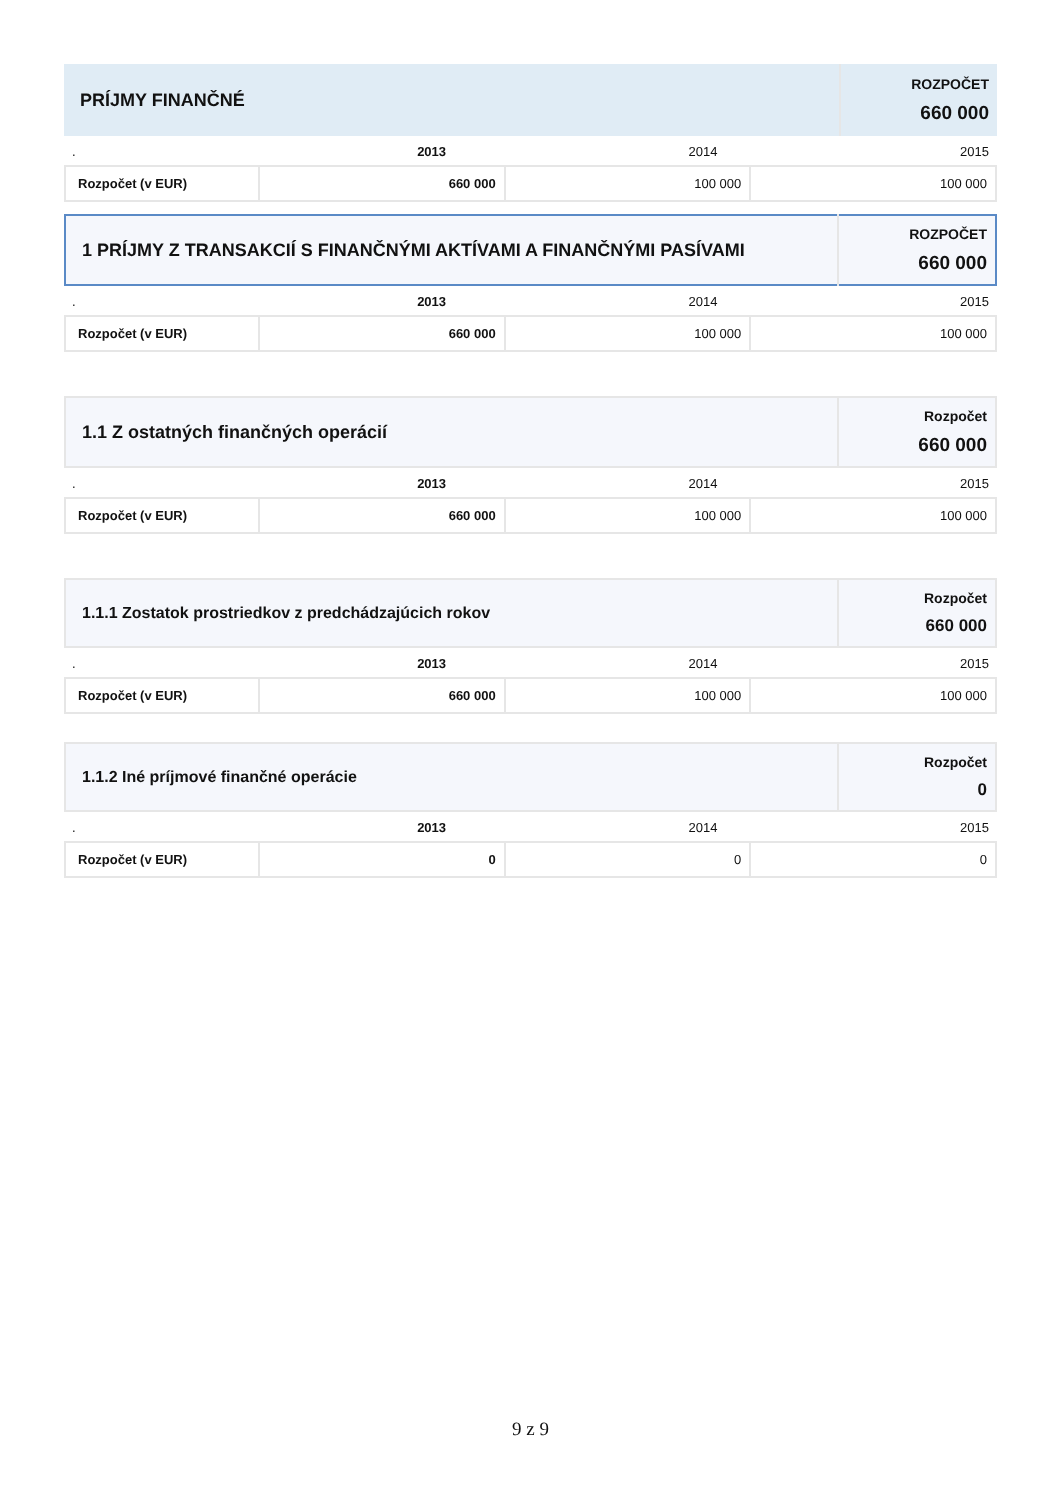| PRÍJMY FINANČNÉ | ROZPOČET 660 000 |
| . | 2013 | 2014 | 2015 |
| Rozpočet (v EUR) | 660 000 | 100 000 | 100 000 |
| 1 PRÍJMY Z TRANSAKCIÍ S FINANČNÝMI AKTÍVAMI A FINANČNÝMI PASÍVAMI | ROZPOČET 660 000 |
| . | 2013 | 2014 | 2015 |
| Rozpočet (v EUR) | 660 000 | 100 000 | 100 000 |
| 1.1 Z ostatných finančných operácií | Rozpočet 660 000 |
| . | 2013 | 2014 | 2015 |
| Rozpočet (v EUR) | 660 000 | 100 000 | 100 000 |
| 1.1.1 Zostatok prostriedkov z predchádzajúcich rokov | Rozpočet 660 000 |
| . | 2013 | 2014 | 2015 |
| Rozpočet (v EUR) | 660 000 | 100 000 | 100 000 |
| 1.1.2 Iné príjmové finančné operácie | Rozpočet 0 |
| . | 2013 | 2014 | 2015 |
| Rozpočet (v EUR) | 0 | 0 | 0 |
9 z 9